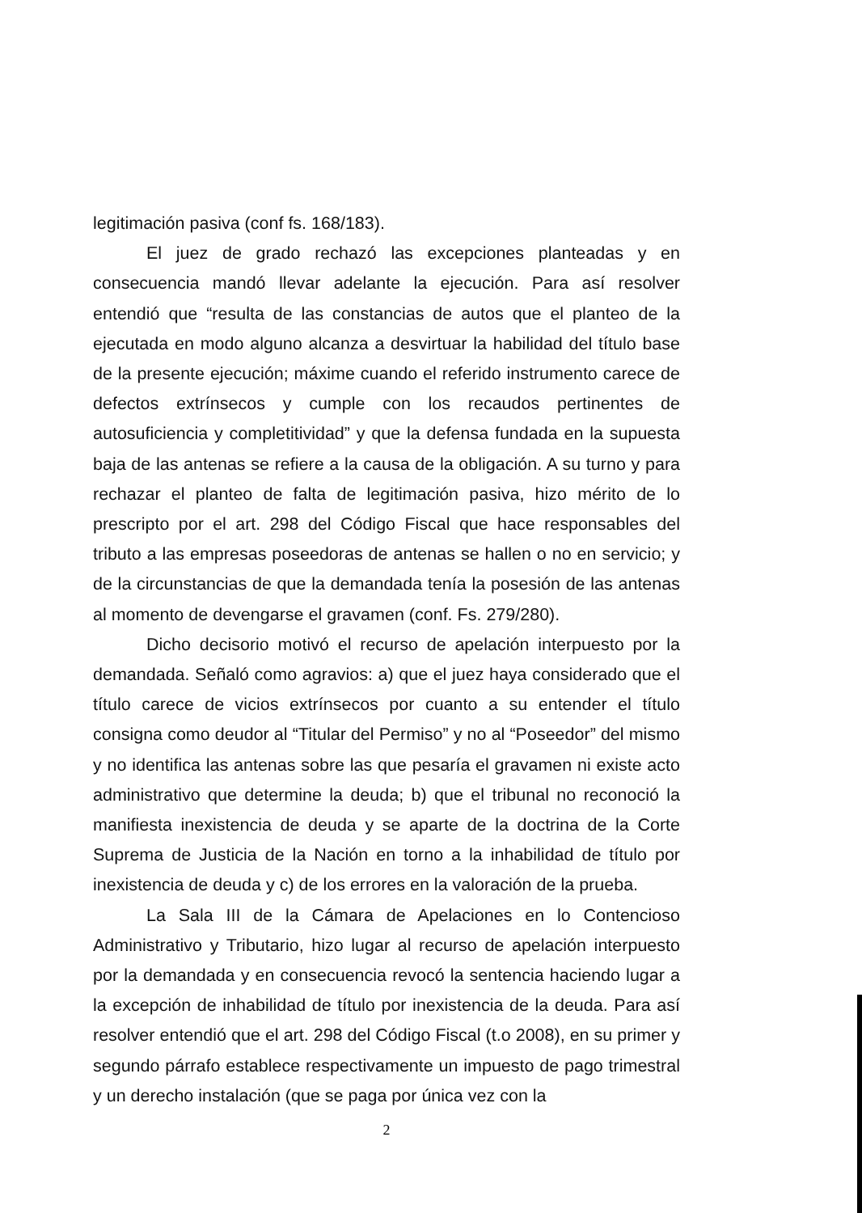legitimación pasiva (conf fs. 168/183).
El juez de grado rechazó las excepciones planteadas y en consecuencia mandó llevar adelante la ejecución. Para así resolver entendió que “resulta de las constancias de autos que el planteo de la ejecutada en modo alguno alcanza a desvirtuar la habilidad del título base de la presente ejecución; máxime cuando el referido instrumento carece de defectos extrínsecos y cumple con los recaudos pertinentes de autosuficiencia y completitividad” y que la defensa fundada en la supuesta baja de las antenas se refiere a la causa de la obligación. A su turno y para rechazar el planteo de falta de legitimación pasiva, hizo mérito de lo prescripto por el art. 298 del Código Fiscal que hace responsables del tributo a las empresas poseedoras de antenas se hallen o no en servicio; y de la circunstancias de que la demandada tenía la posesión de las antenas al momento de devengarse el gravamen (conf. Fs. 279/280).
Dicho decisorio motivó el recurso de apelación interpuesto por la demandada. Señaló como agravios: a) que el juez haya considerado que el título carece de vicios extrínsecos por cuanto a su entender el título consigna como deudor al “Titular del Permiso” y no al “Poseedor” del mismo y no identifica las antenas sobre las que pesaría el gravamen ni existe acto administrativo que determine la deuda; b) que el tribunal no reconoció la manifiesta inexistencia de deuda y se aparte de la doctrina de la Corte Suprema de Justicia de la Nación en torno a la inhabilidad de título por inexistencia de deuda y c) de los errores en la valoración de la prueba.
La Sala III de la Cámara de Apelaciones en lo Contencioso Administrativo y Tributario, hizo lugar al recurso de apelación interpuesto por la demandada y en consecuencia revocó la sentencia haciendo lugar a la excepción de inhabilidad de título por inexistencia de la deuda. Para así resolver entendió que el art. 298 del Código Fiscal (t.o 2008), en su primer y segundo párrafo establece respectivamente un impuesto de pago trimestral y un derecho instalación (que se paga por única vez con la
2